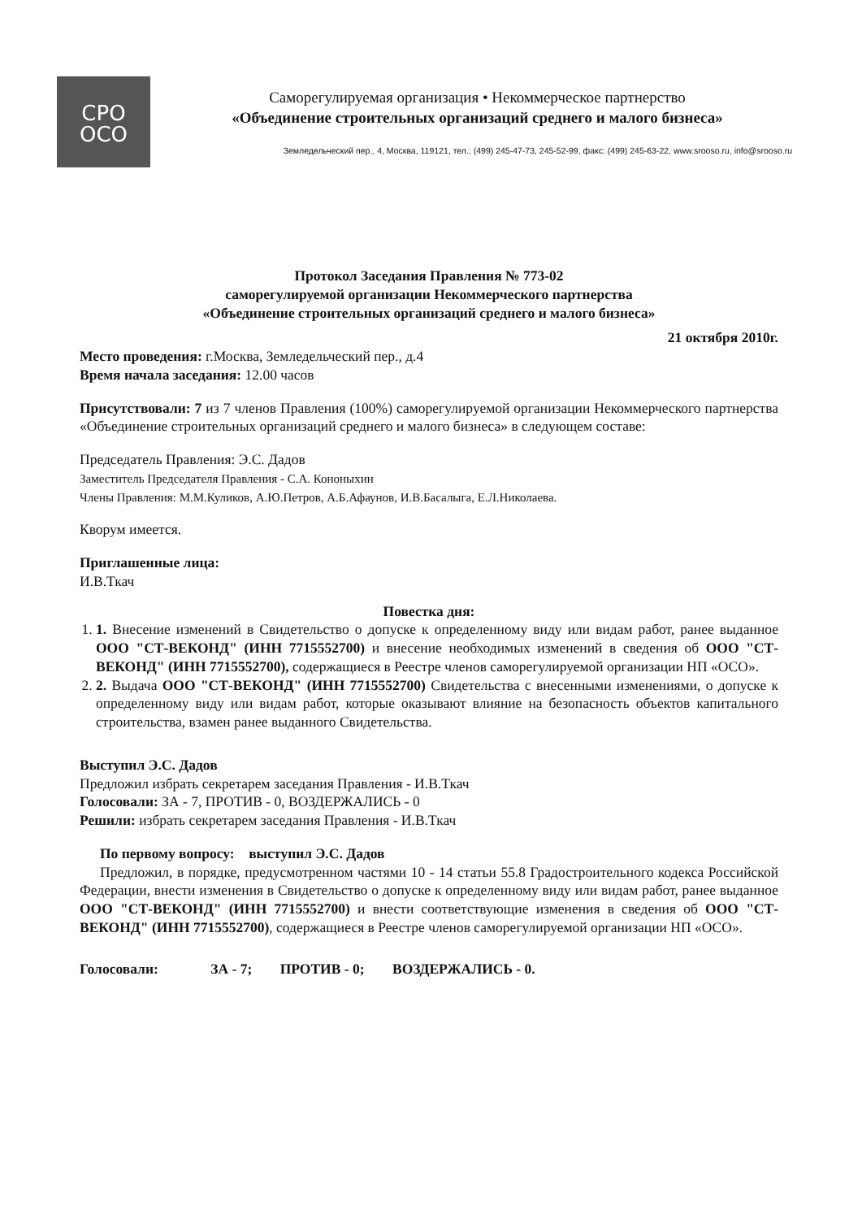СРО
ОСО
Саморегулируемая организация • Некоммерческое партнерство
«Объединение строительных организаций среднего и малого бизнеса»
Земледельческий пер., 4, Москва, 119121, тел.: (499) 245-47-73, 245-52-99, факс: (499) 245-63-22, www.srooso.ru, info@srooso.ru
Протокол Заседания Правления № 773-02
саморегулируемой организации Некоммерческого партнерства
«Объединение строительных организаций среднего и малого бизнеса»
21 октября 2010г.
Место проведения: г.Москва, Земледельческий пер., д.4
Время начала заседания: 12.00 часов
Присутствовали: 7 из 7 членов Правления (100%) саморегулируемой организации Некоммерческого партнерства «Объединение строительных организаций среднего и малого бизнеса» в следующем составе:
Председатель Правления: Э.С. Дадов
Заместитель Председателя Правления - С.А. Кононыхин
Члены Правления: М.М.Куликов, А.Ю.Петров, А.Б.Афаунов, И.В.Басалыга, Е.Л.Николаева.
Кворум имеется.
Приглашенные лица:
И.В.Ткач
Повестка дня:
1. 1. Внесение изменений в Свидетельство о допуске к определенному виду или видам работ, ранее выданное ООО "СТ-ВЕКОНД" (ИНН 7715552700) и внесение необходимых изменений в сведения об ООО "СТ-ВЕКОНД" (ИНН 7715552700), содержащиеся в Реестре членов саморегулируемой организации НП «ОСО».
2. 2. Выдача ООО "СТ-ВЕКОНД" (ИНН 7715552700) Свидетельства с внесенными изменениями, о допуске к определенному виду или видам работ, которые оказывают влияние на безопасность объектов капитального строительства, взамен ранее выданного Свидетельства.
Выступил Э.С. Дадов
Предложил избрать секретарем заседания Правления - И.В.Ткач
Голосовали: ЗА - 7, ПРОТИВ - 0, ВОЗДЕРЖАЛИСЬ - 0
Решили: избрать секретарем заседания Правления - И.В.Ткач
По первому вопросу: выступил Э.С. Дадов
Предложил, в порядке, предусмотренном частями 10 - 14 статьи 55.8 Градостроительного кодекса Российской Федерации, внести изменения в Свидетельство о допуске к определенному виду или видам работ, ранее выданное ООО "СТ-ВЕКОНД" (ИНН 7715552700) и внести соответствующие изменения в сведения об ООО "СТ-ВЕКОНД" (ИНН 7715552700), содержащиеся в Реестре членов саморегулируемой организации НП «ОСО».
Голосовали: ЗА - 7; ПРОТИВ - 0; ВОЗДЕРЖАЛИСЬ - 0.